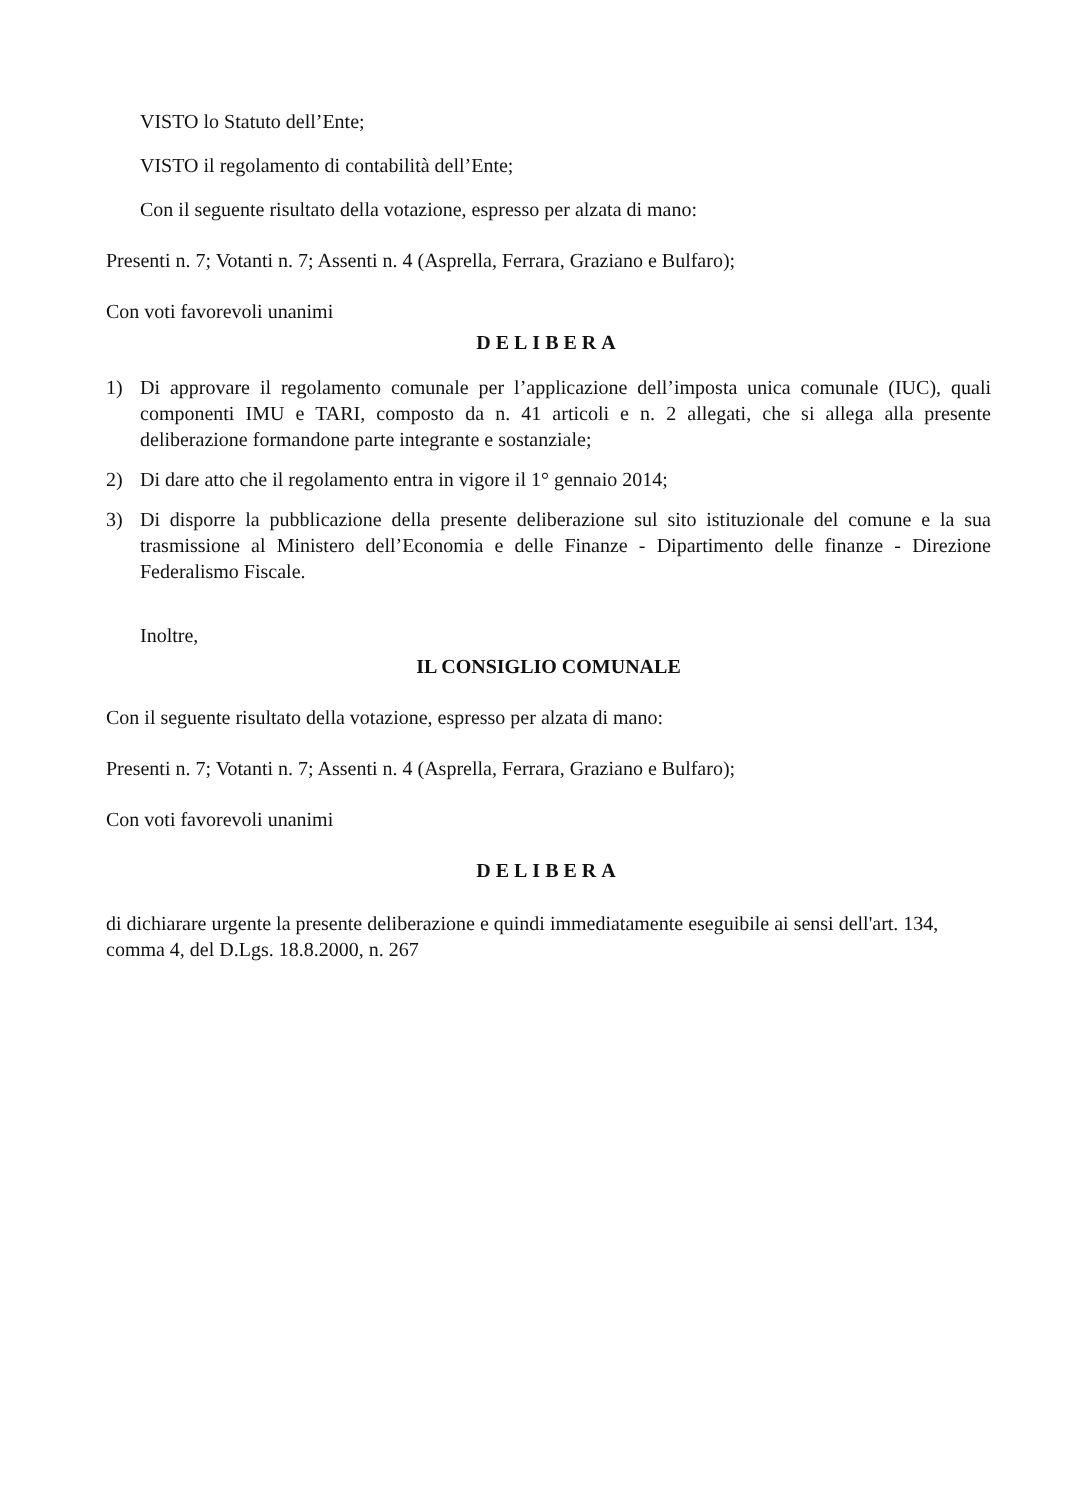VISTO lo Statuto dell’Ente;
VISTO il regolamento di contabilità dell’Ente;
Con il seguente risultato della votazione, espresso per alzata di mano:
Presenti n. 7; Votanti n. 7; Assenti n. 4 (Asprella, Ferrara, Graziano e Bulfaro);
Con voti favorevoli unanimi
DELIBERA
1) Di approvare il regolamento comunale per l’applicazione dell’imposta unica comunale (IUC), quali componenti IMU e TARI, composto da n. 41 articoli e n. 2 allegati, che si allega alla presente deliberazione formandone parte integrante e sostanziale;
2) Di dare atto che il regolamento entra in vigore il 1° gennaio 2014;
3) Di disporre la pubblicazione della presente deliberazione sul sito istituzionale del comune e la sua trasmissione al Ministero dell’Economia e delle Finanze - Dipartimento delle finanze - Direzione Federalismo Fiscale.
Inoltre,
IL CONSIGLIO COMUNALE
Con il seguente risultato della votazione, espresso per alzata di mano:
Presenti n. 7; Votanti n. 7; Assenti n. 4 (Asprella, Ferrara, Graziano e Bulfaro);
Con voti favorevoli unanimi
DELIBERA
di dichiarare urgente la presente deliberazione e quindi immediatamente eseguibile ai sensi dell'art. 134, comma 4, del D.Lgs. 18.8.2000, n. 267